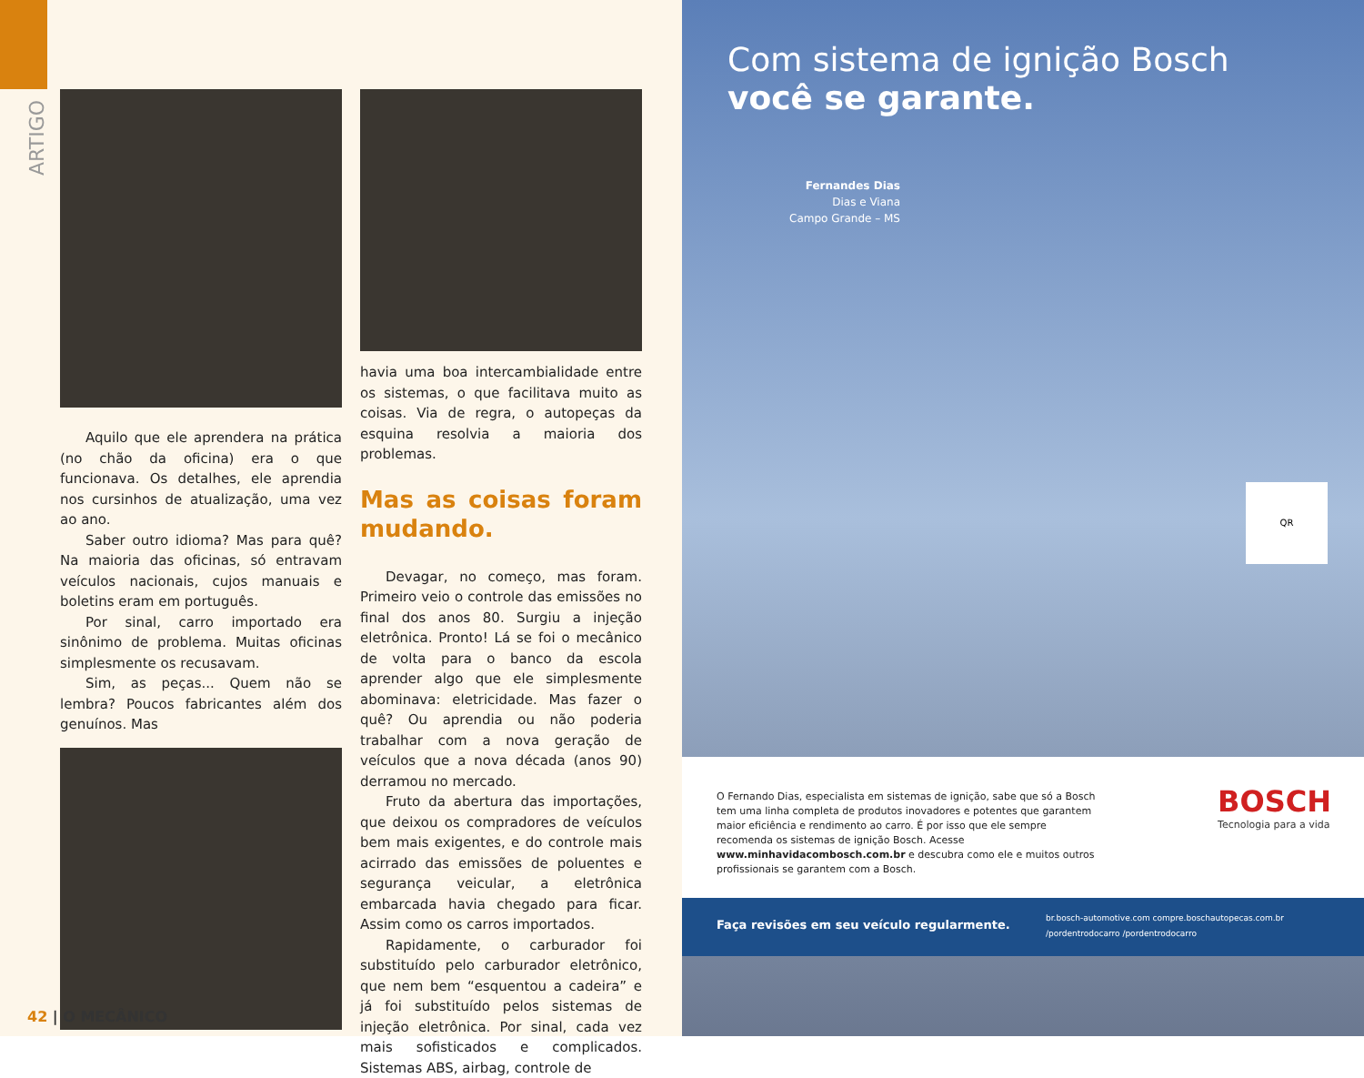ARTIGO
Aquilo que ele aprendera na prática (no chão da oficina) era o que funcionava. Os detalhes, ele aprendia nos cursinhos de atualização, uma vez ao ano.
Saber outro idioma? Mas para quê? Na maioria das oficinas, só entravam veículos nacionais, cujos manuais e boletins eram em português.
Por sinal, carro importado era sinônimo de problema. Muitas oficinas simplesmente os recusavam.
Sim, as peças... Quem não se lembra? Poucos fabricantes além dos genuínos. Mas
havia uma boa intercambialidade entre os sistemas, o que facilitava muito as coisas. Via de regra, o autopeças da esquina resolvia a maioria dos problemas.
Mas as coisas foram mudando.
Devagar, no começo, mas foram. Primeiro veio o controle das emissões no final dos anos 80. Surgiu a injeção eletrônica. Pronto! Lá se foi o mecânico de volta para o banco da escola aprender algo que ele simplesmente abominava: eletricidade. Mas fazer o quê? Ou aprendia ou não poderia trabalhar com a nova geração de veículos que a nova década (anos 90) derramou no mercado.
Fruto da abertura das importações, que deixou os compradores de veículos bem mais exigentes, e do controle mais acirrado das emissões de poluentes e segurança veicular, a eletrônica embarcada havia chegado para ficar. Assim como os carros importados.
Rapidamente, o carburador foi substituído pelo carburador eletrônico, que nem bem “esquentou a cadeira” e já foi substituído pelos sistemas de injeção eletrônica. Por sinal, cada vez mais sofisticados e complicados. Sistemas ABS, airbag, controle de
42 | O MECÂNICO
Com sistema de ignição Bosch
você se garante.
Fernandes Dias
Dias e Viana
Campo Grande – MS
QR
O Fernando Dias, especialista em sistemas de ignição, sabe que só a Bosch tem uma linha completa de produtos inovadores e potentes que garantem maior eficiência e rendimento ao carro. É por isso que ele sempre recomenda os sistemas de ignição Bosch. Acesse www.minhavidacombosch.com.br e descubra como ele e muitos outros profissionais se garantem com a Bosch.
BOSCH
Tecnologia para a vida
Faça revisões em seu veículo regularmente.
br.bosch-automotive.com compre.boschautopecas.com.br
/pordentrodocarro /pordentrodocarro